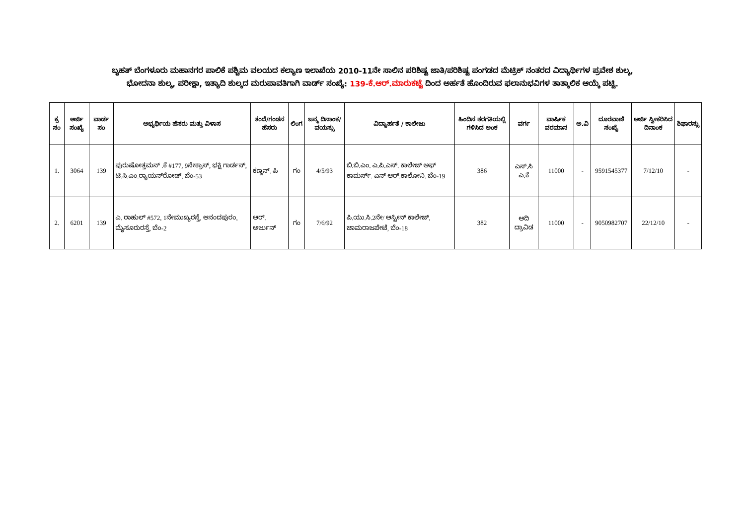ಬೃಹತ್ ಬೆಂಗಳೂರು ಮಹಾನಗರ ಪಾಲಿಕೆ ಪಶ್ಚಿಮ ವಲಯದ ಕಲ್ಯಾಣ ಇಲಾಖೆಯ 2010-11ನೇ ಸಾಲಿನ ಪರಿಶಿಷ್ಟ ಜಾತಿ/ಪರಿಶಿಷ್ಟ ಪಂಗಡದ ಮೆಟ್ರಿಕ್ ನಂತರದ ವಿದ್ಯಾರ್ಥಿಗಳ ಪ್ರವೇಶ ಶುಲ್ಕ,
ಭೋದನಾ ಶುಲ್ಕ, ಪರೀಕ್ಷಾ, ಇತ್ಯಾದಿ ಶುಲ್ಕದ ಮರುಪಾವತಿಗಾಗಿ ವಾರ್ಡ್ ಸಂಖ್ಯೆ: 139-ಕೆ.ಆರ್.ಮಾರುಕಟ್ಟೆ ದಿಂದ ಅರ್ಹತೆ ಹೊಂದಿರುವ ಫಲಾನುಭವಿಗಳ ತಾತ್ಕಾಲಿಕ ಆಯ್ಕೆ ಪಟ್ಟಿ.
| ಕ್ರ ಸಂ | ಅರ್ಜಿ ಸಂಖ್ಯೆ | ವಾರ್ಡ ಸಂ | ಅಭ್ಯರ್ಥಿಯ ಹೆಸರು ಮತ್ತು ವಿಳಾಸ | ತಂದೆ/ಗಂಡನ ಹೆಸರು | ಲಿಂಗ | ಜನ್ಮ ದಿನಾಂಕ/ ವಯಸ್ಸು | ವಿದ್ಯಾರ್ಹತೆ / ಕಾಲೇಜು | ಹಿಂದಿನ ತರಗತಿಯಲ್ಲಿ ಗಳಿಸಿದ ಅಂಕ | ವರ್ಗ | ವಾರ್ಷಿಕ ವರಮಾನ | ಅ.ವಿ | ದೂರವಾಣಿ ಸಂಖ್ಯೆ | ಅರ್ಜಿ ಸ್ವೀಕರಿಸಿದ ದಿನಾಂಕ | ಶಿಫಾರಸ್ಸು |
| --- | --- | --- | --- | --- | --- | --- | --- | --- | --- | --- | --- | --- | --- | --- |
| 1. | 3064 | 139 | ಪುರುಷೋತ್ತಮನ್ .ಕೆ #177, 9ನೇಕ್ರಾಸ್, ಭಕ್ಷಿ ಗಾರ್ಡನ್, ಟಿ.ಸಿ.ಎಂ.ರ್‍ಯಾಯನ್‌ರೋಡ್, ಬೆಂ-53 | ಕಣ್ಣನ್. ಪಿ | ಗಂ | 4/5/93 | ಬಿ.ಬಿ.ಎಂ. ಎ.ಪಿ.ಎಸ್. ಕಾಲೇಜ್ ಅಫ್ ಕಾಮರ್ಸ್. ಎನ್ ಆರ್.ಕಾಲೋನಿ. ಬೆಂ-19 | 386 | ಎಸ್.ಸಿ ಎ.ಕೆ | 11000 | - | 9591545377 | 7/12/10 | - |
| 2. | 6201 | 139 | ಎ. ರಾಹುಲ್ #572, 1ನೇಮುಖ್ಯರಸ್ತೆ, ಆನಂದಪುರಂ, ಮೈಸೂರುರಸ್ತೆ, ಬೆಂ-2 | ಆರ್. ಅರ್ಜುನ್ | ಗಂ | 7/6/92 | ಪಿ.ಯು.ಸಿ.2ನೇ/ ಆಸ್ಟೀನ್ ಕಾಲೇಜ್, ಚಾಮರಾಜಪೇಟೆ, ಬೆಂ-18 | 382 | ಆದಿ ದ್ರಾವಿಡ | 11000 | - | 9050982707 | 22/12/10 | - |